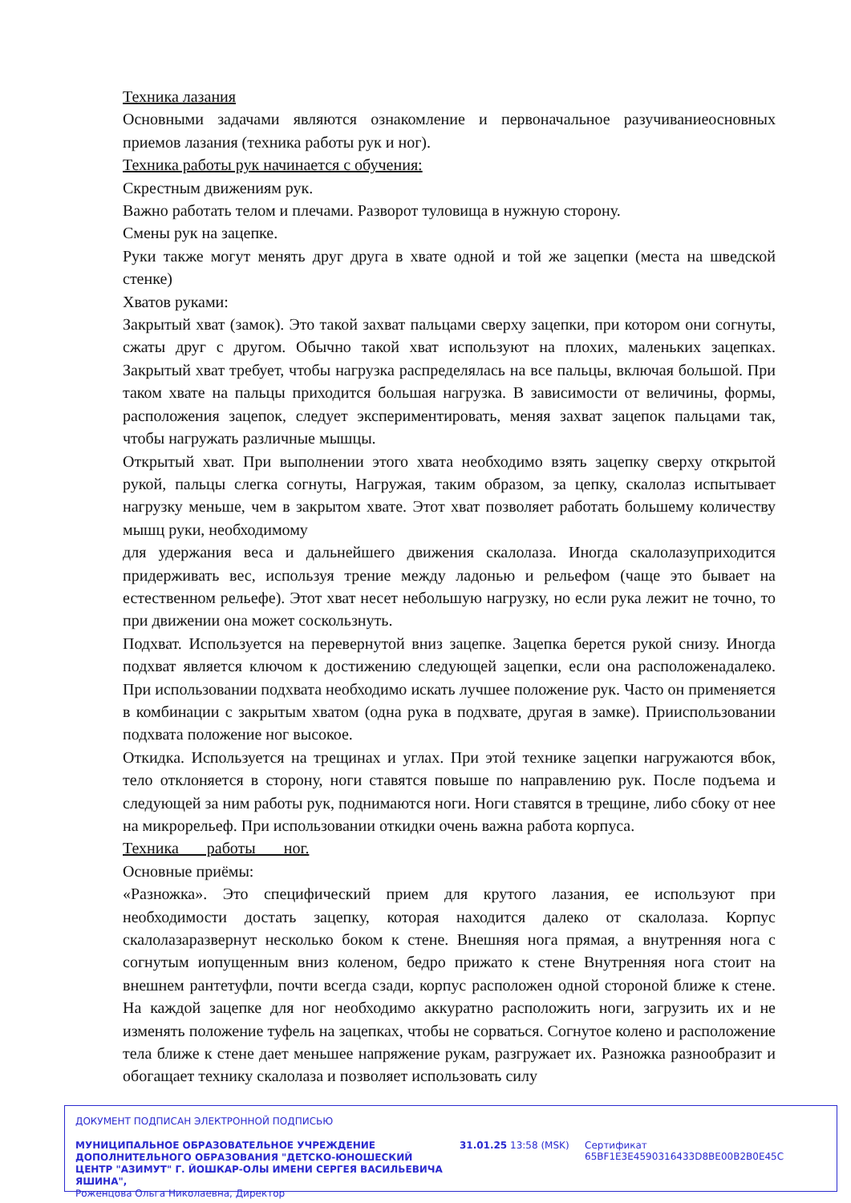Техника лазания
Основными задачами являются ознакомление и первоначальное разучиваниеосновных приемов лазания (техника работы рук и ног).
Техника работы рук начинается с обучения:
Скрестным движениям рук.
Важно работать телом и плечами. Разворот туловища в нужную сторону.
Смены рук на зацепке.
Руки также могут менять друг друга в хвате одной и той же зацепки (места на шведской стенке)
Хватов руками:
Закрытый хват (замок). Это такой захват пальцами сверху зацепки, при котором они согнуты, сжаты друг с другом. Обычно такой хват используют на плохих, маленьких зацепках. Закрытый хват требует, чтобы нагрузка распределялась на все пальцы, включая большой. При таком хвате на пальцы приходится большая нагрузка. В зависимости от величины, формы, расположения зацепок, следует экспериментировать, меняя захват зацепок пальцами так, чтобы нагружать различные мышцы.
Открытый хват. При выполнении этого хвата необходимо взять зацепку сверху открытой рукой, пальцы слегка согнуты, Нагружая, таким образом, за цепку, скалолаз испытывает нагрузку меньше, чем в закрытом хвате. Этот хват позволяет работать большему количеству мышц руки, необходимому
для удержания веса и дальнейшего движения скалолаза. Иногда скалолазуприходится придерживать вес, используя трение между ладонью и рельефом (чаще это бывает на естественном рельефе). Этот хват несет небольшую нагрузку, но если рука лежит не точно, то при движении она может соскользнуть.
Подхват. Используется на перевернутой вниз зацепке. Зацепка берется рукой снизу. Иногда подхват является ключом к достижению следующей зацепки, если она расположенадалеко. При использовании подхвата необходимо искать лучшее положение рук. Часто он применяется в комбинации с закрытым хватом (одна рука в подхвате, другая в замке). Прииспользовании подхвата положение ног высокое.
Откидка. Используется на трещинах и углах. При этой технике зацепки нагружаются вбок, тело отклоняется в сторону, ноги ставятся повыше по направлению рук. После подъема и следующей за ним работы рук, поднимаются ноги. Ноги ставятся в трещине, либо сбоку от нее на микрорельеф. При использовании откидки очень важна работа корпуса.
Техника работы ног.
Основные приёмы:
«Разножка». Это специфический прием для крутого лазания, ее используют при необходимости достать зацепку, которая находится далеко от скалолаза. Корпус скалолазаразвернут несколько боком к стене. Внешняя нога прямая, а внутренняя нога с согнутым иопущенным вниз коленом, бедро прижато к стене Внутренняя нога стоит на внешнем рантетуфли, почти всегда сзади, корпус расположен одной стороной ближе к стене. На каждой зацепке для ног необходимо аккуратно расположить ноги, загрузить их и не изменять положение туфель на зацепках, чтобы не сорваться. Согнутое колено и расположение тела ближе к стене дает меньшее напряжение рукам, разгружает их. Разножка разнообразит и обогащает технику скалолаза и позволяет использовать силу
ДОКУМЕНТ ПОДПИСАН ЭЛЕКТРОННОЙ ПОДПИСЬЮ
МУНИЦИПАЛЬНОЕ ОБРАЗОВАТЕЛЬНОЕ УЧРЕЖДЕНИЕ ДОПОЛНИТЕЛЬНОГО ОБРАЗОВАНИЯ "ДЕТСКО-ЮНОШЕСКИЙ ЦЕНТР "АЗИМУТ" Г. ЙОШКАР-ОЛЫ ИМЕНИ СЕРГЕЯ ВАСИЛЬЕВИЧА ЯШИНА",
Роженцова Ольга Николаевна, Директор
31.01.25 13:58 (MSK)
Сертификат 65BF1E3E4590316433D8BE00B2B0E45C